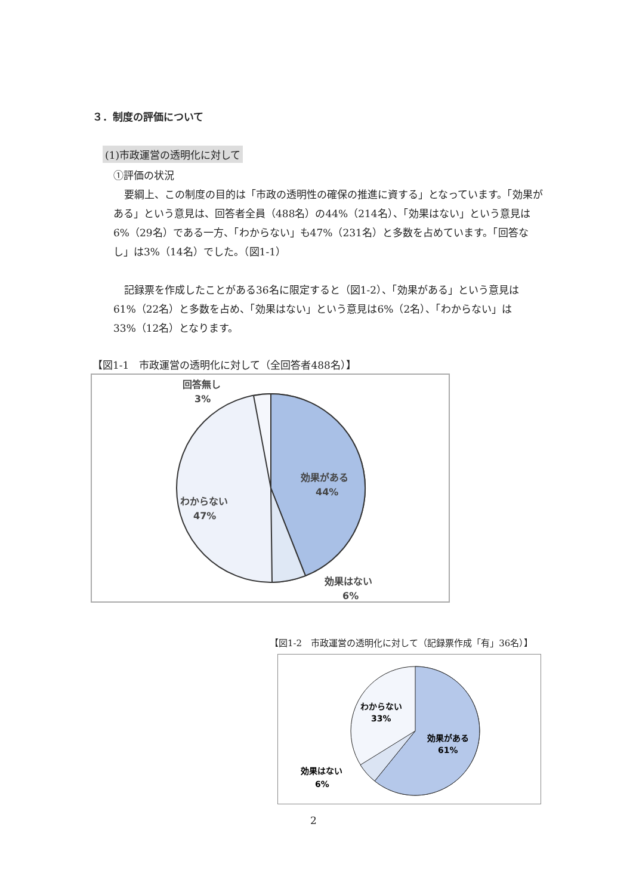３．制度の評価について
(1)市政運営の透明化に対して
①評価の状況
要綱上、この制度の目的は「市政の透明性の確保の推進に資する」となっています。「効果がある」という意見は、回答者全員（488名）の44%（214名）、「効果はない」という意見は6%（29名）である一方、「わからない」も47%（231名）と多数を占めています。「回答なし」は3%（14名）でした。（図1-1）
記録票を作成したことがある36名に限定すると（図1-2）、「効果がある」という意見は61%（22名）と多数を占め、「効果はない」という意見は6%（2名）、「わからない」は33%（12名）となります。
【図1-1　市政運営の透明化に対して（全回答者488名）】
効果がある
44%
わからない
47%
回答無し
3%
効果はない
6%
【図1-2　市政運営の透明化に対して（記録票作成「有」36名）】
効果がある
61%
わからない
33%
効果はない
6%
2